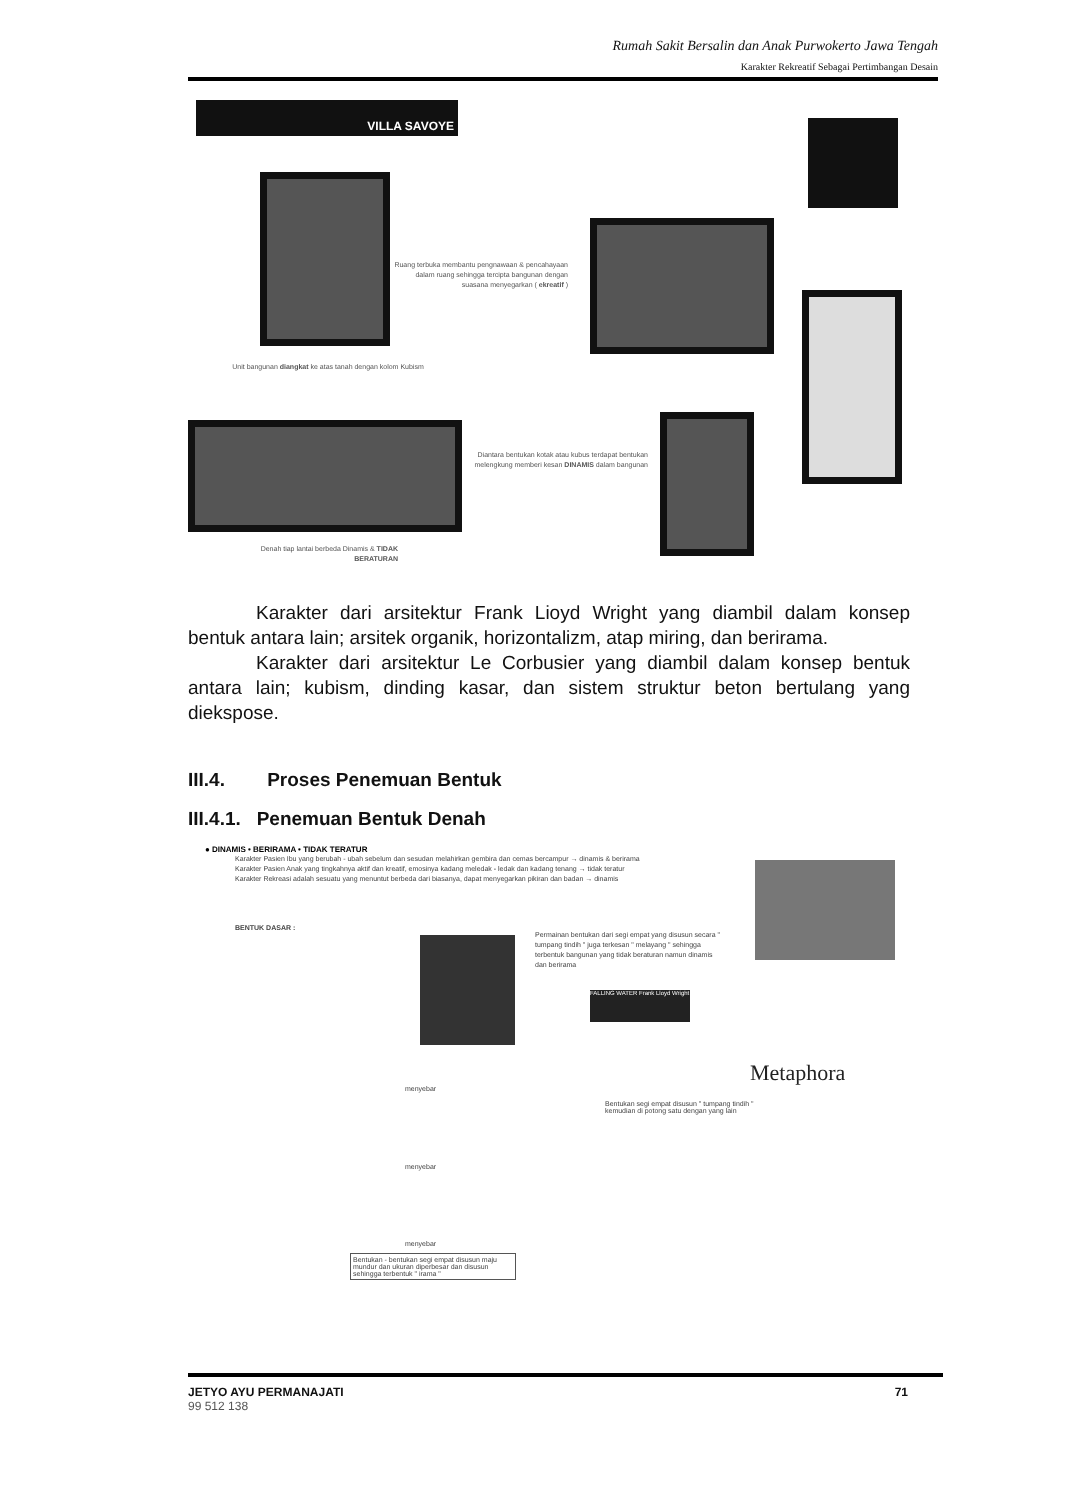Rumah Sakit Bersalin dan Anak Purwokerto Jawa Tengah
Karakter Rekreatif Sebagai Pertimbangan Desain
VILLA SAVOYE
Ruang terbuka membantu pengnawaan & pencahayaan dalam ruang sehingga tercipta bangunan dengan suasana menyegarkan ( ekreatif )
Unit bangunan diangkat ke atas tanah dengan kolom Kubism
Diantara bentukan kotak atau kubus terdapat bentukan melengkung memberi kesan DINAMIS dalam bangunan
Denah tiap lantai berbeda Dinamis & TIDAK BERATURAN
Karakter dari arsitektur Frank Lioyd Wright yang diambil dalam konsep bentuk antara lain; arsitek organik, horizontalizm, atap miring, dan berirama.
Karakter dari arsitektur Le Corbusier yang diambil dalam konsep bentuk antara lain; kubism, dinding kasar, dan sistem struktur beton bertulang yang diekspose.
III.4. Proses Penemuan Bentuk
III.4.1. Penemuan Bentuk Denah
● DINAMIS • BERIRAMA • TIDAK TERATUR
Karakter Pasien Ibu yang berubah - ubah sebelum dan sesudan melahirkan gembira dan cemas bercampur → dinamis & berirama
Karakter Pasien Anak yang tingkahnya aktif dan kreatif, emosinya kadang meledak - ledak dan kadang tenang → tidak teratur
Karakter Rekreasi adalah sesuatu yang menuntut berbeda dari biasanya, dapat menyegarkan pikiran dan badan → dinamis
BENTUK DASAR :
Permainan bentukan dari segi empat yang disusun secara " tumpang tindih " juga terkesan " melayang " sehingga terbentuk bangunan yang tidak beraturan namun dinamis dan berirama
FALLING WATER Frank Lloyd Wright
Metaphora
Bentukan segi empat disusun " tumpang tindih " kemudian di potong satu dengan yang lain
menyebar
menyebar
menyebar
Bentukan - bentukan segi empat disusun maju mundur dan ukuran diperbesar dan disusun sehingga terbentuk " irama "
JETYO AYU PERMANAJATI
99 512 138
71